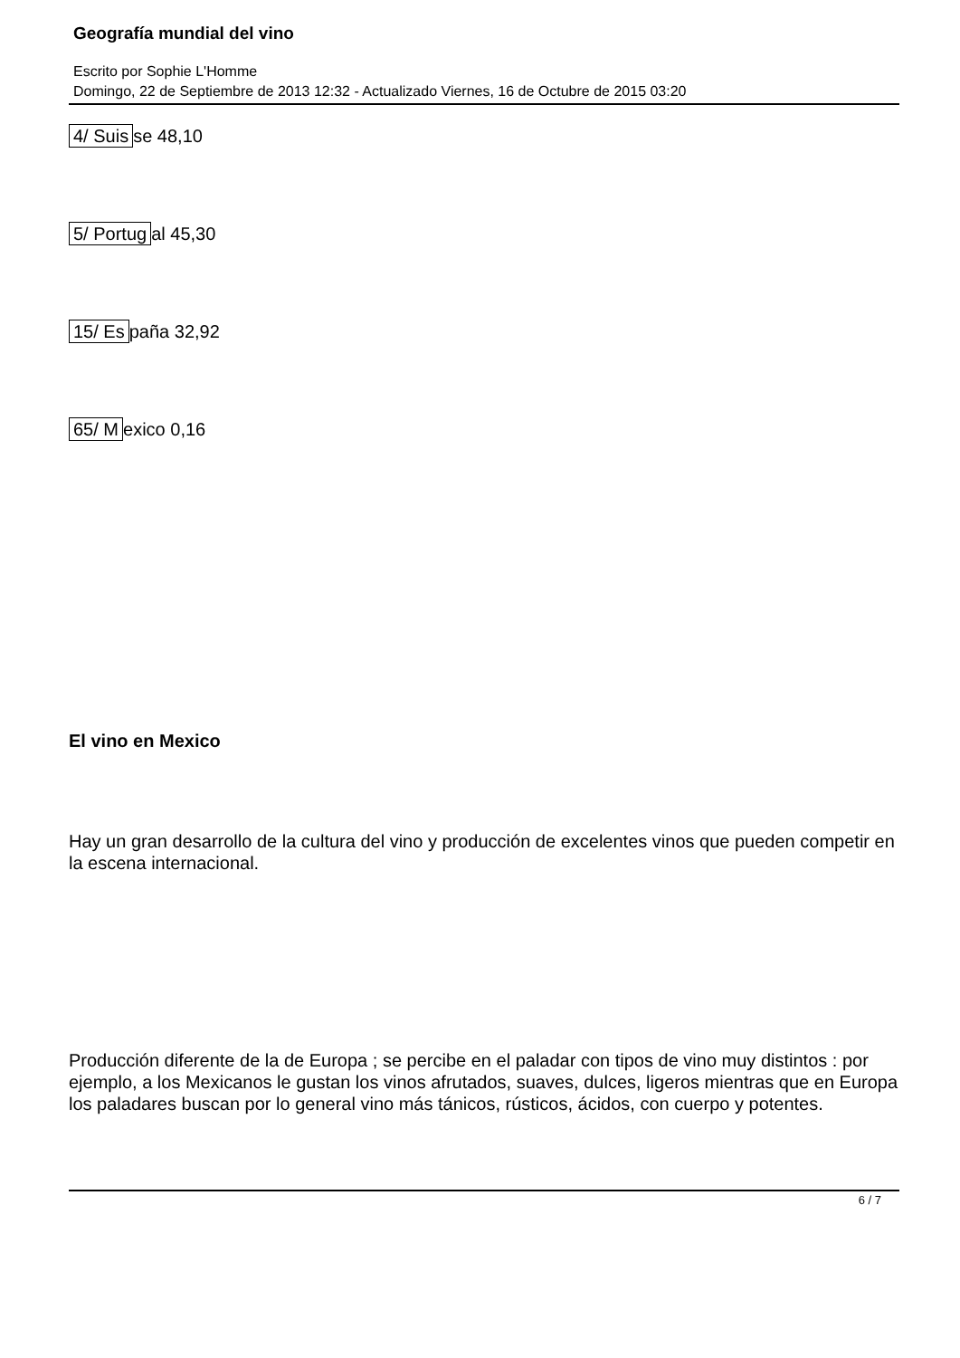Geografía mundial del vino
Escrito por Sophie L'Homme
Domingo, 22 de Septiembre de 2013 12:32 - Actualizado Viernes, 16 de Octubre de 2015 03:20
4/ Suis se 48,10
5/ Portug al 45,30
15/ Es paña 32,92
65/ M exico 0,16
El vino en Mexico
Hay un gran desarrollo de la cultura del vino y producción de excelentes vinos que pueden competir en la escena internacional.
Producción diferente de la de Europa ; se percibe en el paladar con tipos de vino muy distintos : por ejemplo, a los Mexicanos le gustan los vinos afrutados, suaves, dulces, ligeros mientras que en Europa los paladares buscan por lo general vino más tánicos, rústicos, ácidos, con cuerpo y potentes.
6 / 7